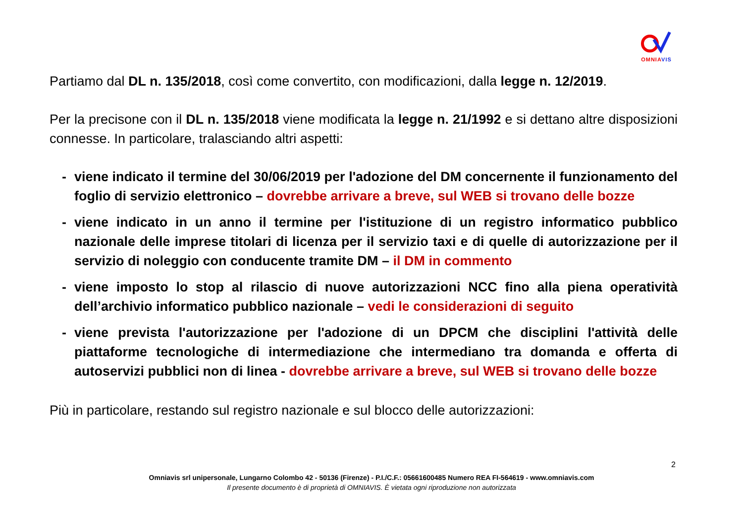OMNIA VIS
Partiamo dal DL n. 135/2018, così come convertito, con modificazioni, dalla legge n. 12/2019.
Per la precisone con il DL n. 135/2018 viene modificata la legge n. 21/1992 e si dettano altre disposizioni connesse. In particolare, tralasciando altri aspetti:
- viene indicato il termine del 30/06/2019 per l'adozione del DM concernente il funzionamento del foglio di servizio elettronico – dovrebbe arrivare a breve, sul WEB si trovano delle bozze
- viene indicato in un anno il termine per l'istituzione di un registro informatico pubblico nazionale delle imprese titolari di licenza per il servizio taxi e di quelle di autorizzazione per il servizio di noleggio con conducente tramite DM – il DM in commento
- viene imposto lo stop al rilascio di nuove autorizzazioni NCC fino alla piena operatività dell’archivio informatico pubblico nazionale – vedi le considerazioni di seguito
- viene prevista l'autorizzazione per l'adozione di un DPCM che disciplini l'attività delle piattaforme tecnologiche di intermediazione che intermediano tra domanda e offerta di autoservizi pubblici non di linea - dovrebbe arrivare a breve, sul WEB si trovano delle bozze
Più in particolare, restando sul registro nazionale e sul blocco delle autorizzazioni:
2
Omniavis srl unipersonale, Lungarno Colombo 42 - 50136 (Firenze) - P.I./C.F.: 05661600485 Numero REA FI-564619 - www.omniavis.com
Il presente documento è di proprietà di OMNIAVIS. È vietata ogni riproduzione non autorizzata